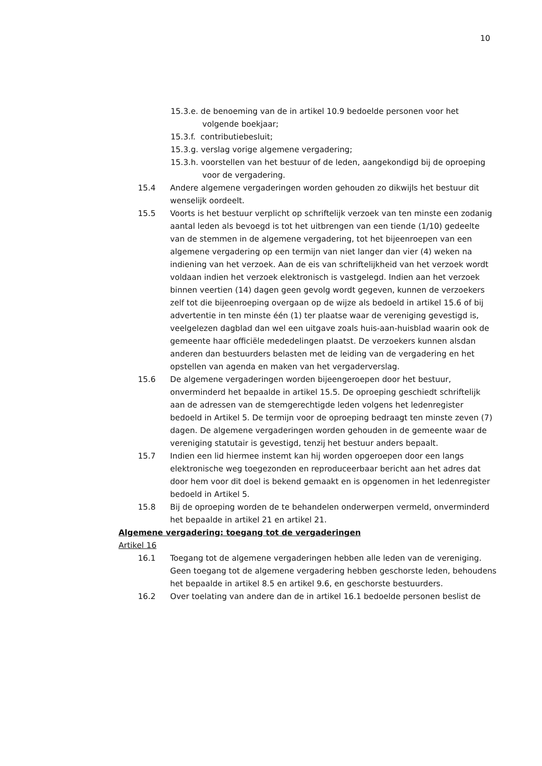10
15.3.e. de benoeming van de in artikel 10.9 bedoelde personen voor het volgende boekjaar;
15.3.f. contributiebesluit;
15.3.g. verslag vorige algemene vergadering;
15.3.h. voorstellen van het bestuur of de leden, aangekondigd bij de oproeping voor de vergadering.
15.4 Andere algemene vergaderingen worden gehouden zo dikwijls het bestuur dit wenselijk oordeelt.
15.5 Voorts is het bestuur verplicht op schriftelijk verzoek van ten minste een zodanig aantal leden als bevoegd is tot het uitbrengen van een tiende (1/10) gedeelte van de stemmen in de algemene vergadering, tot het bijeenroepen van een algemene vergadering op een termijn van niet langer dan vier (4) weken na indiening van het verzoek. Aan de eis van schriftelijkheid van het verzoek wordt voldaan indien het verzoek elektronisch is vastgelegd. Indien aan het verzoek binnen veertien (14) dagen geen gevolg wordt gegeven, kunnen de verzoekers zelf tot die bijeenroeping overgaan op de wijze als bedoeld in artikel 15.6 of bij advertentie in ten minste één (1) ter plaatse waar de vereniging gevestigd is, veelgelezen dagblad dan wel een uitgave zoals huis-aan-huisblad waarin ook de gemeente haar officiële mededelingen plaatst. De verzoekers kunnen alsdan anderen dan bestuurders belasten met de leiding van de vergadering en het opstellen van agenda en maken van het vergaderverslag.
15.6 De algemene vergaderingen worden bijeengeroepen door het bestuur, onverminderd het bepaalde in artikel 15.5. De oproeping geschiedt schriftelijk aan de adressen van de stemgerechtigde leden volgens het ledenregister bedoeld in Artikel 5. De termijn voor de oproeping bedraagt ten minste zeven (7) dagen. De algemene vergaderingen worden gehouden in de gemeente waar de vereniging statutair is gevestigd, tenzij het bestuur anders bepaalt.
15.7 Indien een lid hiermee instemt kan hij worden opgeroepen door een langs elektronische weg toegezonden en reproduceerbaar bericht aan het adres dat door hem voor dit doel is bekend gemaakt en is opgenomen in het ledenregister bedoeld in Artikel 5.
15.8 Bij de oproeping worden de te behandelen onderwerpen vermeld, onverminderd het bepaalde in artikel 21 en artikel 21.
Algemene vergadering: toegang tot de vergaderingen
Artikel 16
16.1 Toegang tot de algemene vergaderingen hebben alle leden van de vereniging. Geen toegang tot de algemene vergadering hebben geschorste leden, behoudens het bepaalde in artikel 8.5 en artikel 9.6, en geschorste bestuurders.
16.2 Over toelating van andere dan de in artikel 16.1 bedoelde personen beslist de